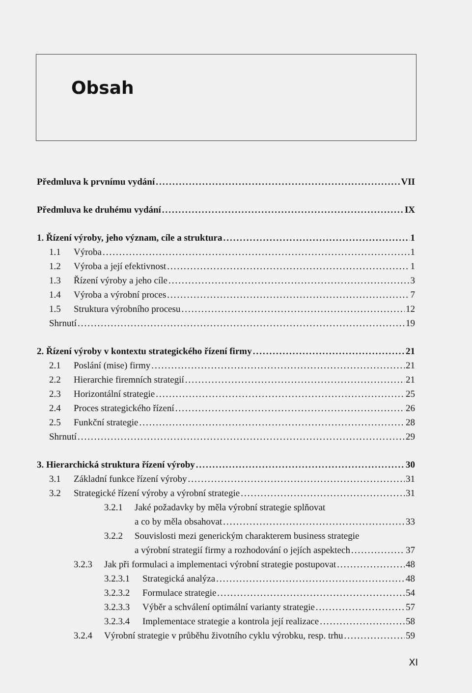Obsah
Předmluva k prvnímu vydání VII
Předmluva ke druhému vydání IX
1. Řízení výroby, jeho význam, cíle a struktura 1
1.1 Výroba 1
1.2 Výroba a její efektivnost 1
1.3 Řízení výroby a jeho cíle 3
1.4 Výroba a výrobní proces 7
1.5 Struktura výrobního procesu 12
Shrnutí 19
2. Řízení výroby v kontextu strategického řízení firmy 21
2.1 Poslání (mise) firmy 21
2.2 Hierarchie firemních strategií 21
2.3 Horizontální strategie 25
2.4 Proces strategického řízení 26
2.5 Funkční strategie 28
Shrnutí 29
3. Hierarchická struktura řízení výroby 30
3.1 Základní funkce řízení výroby 31
3.2 Strategické řízení výroby a výrobní strategie 31
3.2.1 Jaké požadavky by měla výrobní strategie splňovat
a co by měla obsahovat 33
3.2.2 Souvislosti mezi generickým charakterem business strategie
a výrobní strategií firmy a rozhodování o jejích aspektech 37
3.2.3 Jak při formulaci a implementaci výrobní strategie postupovat 48
3.2.3.1 Strategická analýza 48
3.2.3.2 Formulace strategie 54
3.2.3.3 Výběr a schválení optimální varianty strategie 57
3.2.3.4 Implementace strategie a kontrola její realizace 58
3.2.4 Výrobní strategie v průběhu životního cyklu výrobku, resp. trhu 59
XI